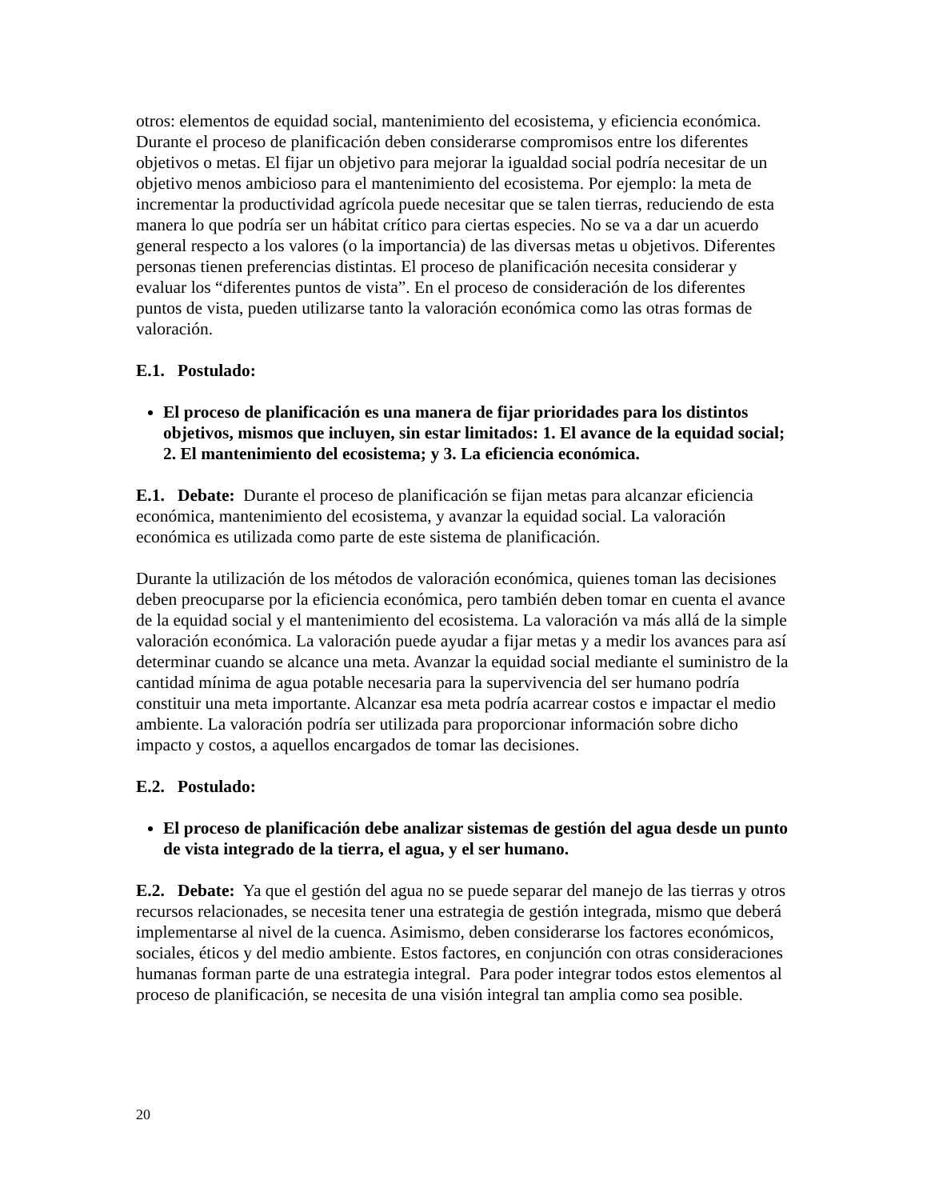otros: elementos de equidad social, mantenimiento del ecosistema, y eficiencia económica. Durante el proceso de planificación deben considerarse compromisos entre los diferentes objetivos o metas. El fijar un objetivo para mejorar la igualdad social podría necesitar de un objetivo menos ambicioso para el mantenimiento del ecosistema. Por ejemplo: la meta de incrementar la productividad agrícola puede necesitar que se talen tierras, reduciendo de esta manera lo que podría ser un hábitat crítico para ciertas especies. No se va a dar un acuerdo general respecto a los valores (o la importancia) de las diversas metas u objetivos. Diferentes personas tienen preferencias distintas. El proceso de planificación necesita considerar y evaluar los “diferentes puntos de vista”. En el proceso de consideración de los diferentes puntos de vista, pueden utilizarse tanto la valoración económica como las otras formas de valoración.
E.1. Postulado:
El proceso de planificación es una manera de fijar prioridades para los distintos objetivos, mismos que incluyen, sin estar limitados: 1. El avance de la equidad social; 2. El mantenimiento del ecosistema; y 3. La eficiencia económica.
E.1. Debate: Durante el proceso de planificación se fijan metas para alcanzar eficiencia económica, mantenimiento del ecosistema, y avanzar la equidad social. La valoración económica es utilizada como parte de este sistema de planificación.
Durante la utilización de los métodos de valoración económica, quienes toman las decisiones deben preocuparse por la eficiencia económica, pero también deben tomar en cuenta el avance de la equidad social y el mantenimiento del ecosistema. La valoración va más allá de la simple valoración económica. La valoración puede ayudar a fijar metas y a medir los avances para así determinar cuando se alcance una meta. Avanzar la equidad social mediante el suministro de la cantidad mínima de agua potable necesaria para la supervivencia del ser humano podría constituir una meta importante. Alcanzar esa meta podría acarrear costos e impactar el medio ambiente. La valoración podría ser utilizada para proporcionar información sobre dicho impacto y costos, a aquellos encargados de tomar las decisiones.
E.2. Postulado:
El proceso de planificación debe analizar sistemas de gestión del agua desde un punto de vista integrado de la tierra, el agua, y el ser humano.
E.2. Debate: Ya que el gestión del agua no se puede separar del manejo de las tierras y otros recursos relacionades, se necesita tener una estrategia de gestión integrada, mismo que deberá implementarse al nivel de la cuenca. Asimismo, deben considerarse los factores económicos, sociales, éticos y del medio ambiente. Estos factores, en conjunción con otras consideraciones humanas forman parte de una estrategia integral. Para poder integrar todos estos elementos al proceso de planificación, se necesita de una visión integral tan amplia como sea posible.
20